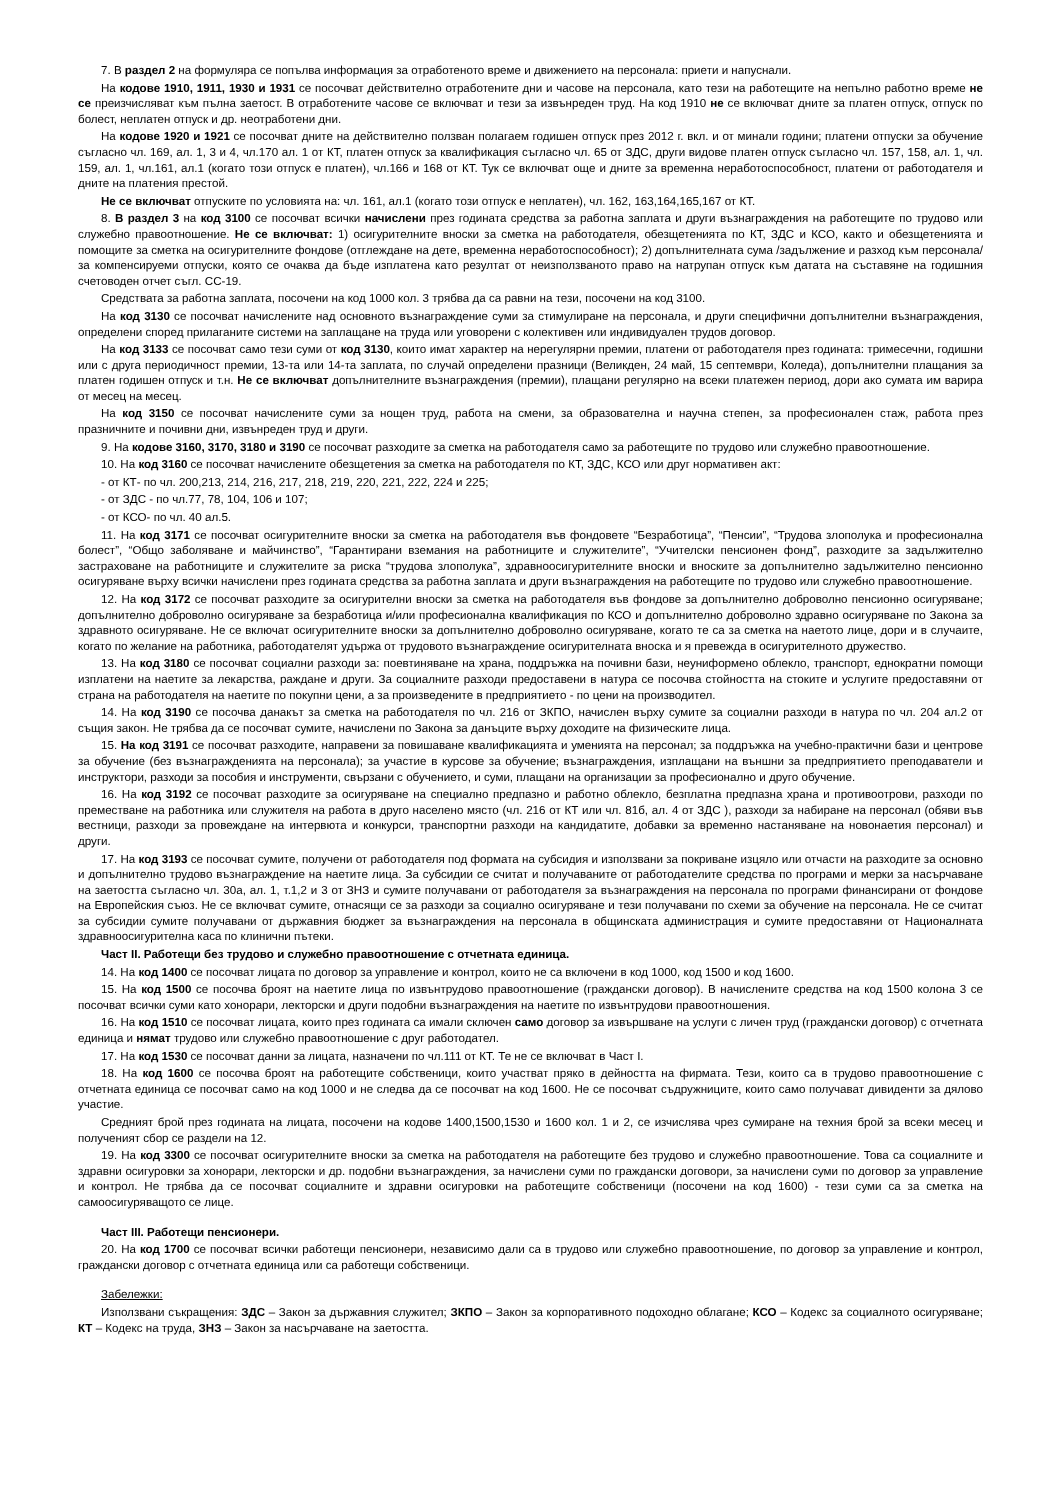7. В раздел 2 на формуляра се попълва информация за отработеното време и движението на персонала: приети и напуснали.
На кодове 1910, 1911, 1930 и 1931 се посочват действително отработените дни и часове на персонала, като тези на работещите на непълно работно време не се преизчисляват към пълна заетост. В отработените часове се включват и тези за извънреден труд. На код 1910 не се включват дните за платен отпуск, отпуск по болест, неплатен отпуск и др. неотработени дни.
На кодове 1920 и 1921 се посочват дните на действително ползван полагаем годишен отпуск през 2012 г. вкл. и от минали години; платени отпуски за обучение съгласно чл. 169, ал. 1, 3 и 4, чл.170 ал. 1 от КТ, платен отпуск за квалификация съгласно чл. 65 от ЗДС, други видове платен отпуск съгласно чл. 157, 158, ал. 1, чл. 159, ал. 1, чл.161, ал.1 (когато този отпуск е платен), чл.166 и 168 от КТ. Тук се включват още и дните за временна неработоспособност, платени от работодателя и дните на платения престой.
Не се включват отпуските по условията на: чл. 161, ал.1 (когато този отпуск е неплатен), чл. 162, 163,164,165,167 от КТ.
8. В раздел 3 на код 3100 се посочват всички начислени през годината средства за работна заплата и други възнаграждения на работещите по трудово или служебно правоотношение. Не се включват: 1) осигурителните вноски за сметка на работодателя, обезщетенията по КТ, ЗДС и КСО, както и обезщетенията и помощите за сметка на осигурителните фондове (отглеждане на дете, временна неработоспособност); 2) допълнителната сума /задължение и разход към персонала/ за компенсируеми отпуски, която се очаква да бъде изплатена като резултат от неизползваното право на натрупан отпуск към датата на съставяне на годишния счетоводен отчет съгл. СС-19.
Средствата за работна заплата, посочени на код 1000 кол. 3 трябва да са равни на тези, посочени на код 3100.
На код 3130 се посочват начислените над основното възнаграждение суми за стимулиране на персонала, и други специфични допълнителни възнаграждения, определени според прилаганите системи на заплащане на труда или уговорени с колективен или индивидуален трудов договор.
На код 3133 се посочват само тези суми от код 3130, които имат характер на нерегулярни премии, платени от работодателя през годината: тримесечни, годишни или с друга периодичност премии, 13-та или 14-та заплата, по случай определени празници (Великден, 24 май, 15 септември, Коледа), допълнителни плащания за платен годишен отпуск и т.н. Не се включват допълнителните възнаграждения (премии), плащани регулярно на всеки платежен период, дори ако сумата им варира от месец на месец.
На код 3150 се посочват начислените суми за нощен труд, работа на смени, за образователна и научна степен, за професионален стаж, работа през празничните и почивни дни, извънреден труд и други.
9. На кодове 3160, 3170, 3180 и 3190 се посочват разходите за сметка на работодателя само за работещите по трудово или служебно правоотношение.
10. На код 3160 се посочват начислените обезщетения за сметка на работодателя по КТ, ЗДС, КСО или друг нормативен акт:
- от КТ- по чл. 200,213, 214, 216, 217, 218, 219, 220, 221, 222, 224 и 225;
- от ЗДС - по чл.77, 78, 104, 106 и 107;
- от КСО- по чл. 40 ал.5.
11. На код 3171 се посочват осигурителните вноски за сметка на работодателя във фондовете “Безработица”, “Пенсии”, “Трудова злополука и професионална болест”, “Общо заболяване и майчинство”, “Гарантирани вземания на работниците и служителите”, “Учителски пенсионен фонд”, разходите за задължително застраховане на работниците и служителите за риска “трудова злополука”, здравноосигурителните вноски и вноските за допълнително задължително пенсионно осигуряване върху всички начислени през годината средства за работна заплата и други възнаграждения на работещите по трудово или служебно правоотношение.
12. На код 3172 се посочват разходите за осигурителни вноски за сметка на работодателя във фондове за допълнително доброволно пенсионно осигуряване; допълнително доброволно осигуряване за безработица и/или професионална квалификация по КСО и допълнително доброволно здравно осигуряване по Закона за здравното осигуряване. Не се включат осигурителните вноски за допълнително доброволно осигуряване, когато те са за сметка на наетото лице, дори и в случаите, когато по желание на работника, работодателят удържа от трудовото възнаграждение осигурителната вноска и я превежда в осигурителното дружество.
13. На код 3180 се посочват социални разходи за: поевтиняване на храна, поддръжка на почивни бази, неуниформено облекло, транспорт, еднократни помощи изплатени на наетите за лекарства, раждане и други. За социалните разходи предоставени в натура се посочва стойността на стоките и услугите предоставяни от страна на работодателя на наетите по покупни цени, а за произведените в предприятието - по цени на производител.
14. На код 3190 се посочва данакът за сметка на работодателя по чл. 216 от ЗКПО, начислен върху сумите за социални разходи в натура по чл. 204 ал.2 от същия закон. Не трябва да се посочват сумите, начислени по Закона за данъците върху доходите на физическите лица.
15. На код 3191 се посочват разходите, направени за повишаване квалификацията и уменията на персонал; за поддръжка на учебно-практични бази и центрове за обучение (без възнагражденията на персонала); за участие в курсове за обучение; възнаграждения, изплащани на външни за предприятието преподаватели и инструктори, разходи за пособия и инструменти, свързани с обучението, и суми, плащани на организации за професионално и друго обучение.
16. На код 3192 се посочват разходите за осигуряване на специално предпазно и работно облекло, безплатна предпазна храна и противоотрови, разходи по преместване на работника или служителя на работа в друго населено място (чл. 216 от КТ или чл. 81б, ал. 4 от ЗДС ), разходи за набиране на персонал (обяви във вестници, разходи за провеждане на интервюта и конкурси, транспортни разходи на кандидатите, добавки за временно настаняване на новонаетия персонал) и други.
17. На код 3193 се посочват сумите, получени от работодателя под формата на субсидия и използвани за покриване изцяло или отчасти на разходите за основно и допълнително трудово възнаграждение на наетите лица. За субсидии се считат и получаваните от работодателите средства по програми и мерки за насърчаване на заетостта съгласно чл. 30а, ал. 1, т.1,2 и 3 от ЗНЗ и сумите получавани от работодателя за възнаграждения на персонала по програми финансирани от фондове на Европейския съюз. Не се включват сумите, отнасящи се за разходи за социално осигуряване и тези получавани по схеми за обучение на персонала. Не се считат за субсидии сумите получавани от държавния бюджет за възнаграждения на персонала в общинската администрация и сумите предоставяни от Националната здравноосигурителна каса по клинични пътеки.
Част II. Работещи без трудово и служебно правоотношение с отчетната единица.
14. На код 1400 се посочват лицата по договор за управление и контрол, които не са включени в код 1000, код 1500 и код 1600.
15. На код 1500 се посочва броят на наетите лица по извънтрудово правоотношение (граждански договор). В начислените средства на код 1500 колона 3 се посочват всички суми като хонорари, лекторски и други подобни възнаграждения на наетите по извънтрудови правоотношения.
16. На код 1510 се посочват лицата, които през годината са имали сключен само договор за извършване на услуги с личен труд (граждански договор) с отчетната единица и нямат трудово или служебно правоотношение с друг работодател.
17. На код 1530 се посочват данни за лицата, назначени по чл.111 от КТ. Те не се включват в Част I.
18. На код 1600 се посочва броят на работещите собственици, които участват пряко в дейността на фирмата. Тези, които са в трудово правоотношение с отчетната единица се посочват само на код 1000 и не следва да се посочват на код 1600. Не се посочват съдружниците, които само получават дивиденти за дялово участие.
Средният брой през годината на лицата, посочени на кодове 1400,1500,1530 и 1600 кол. 1 и 2, се изчислява чрез сумиране на техния брой за всеки месец и полученият сбор се раздели на 12.
19. На код 3300 се посочват осигурителните вноски за сметка на работодателя на работещите без трудово и служебно правоотношение. Това са социалните и здравни осигуровки за хонорари, лекторски и др. подобни възнаграждения, за начислени суми по граждански договори, за начислени суми по договор за управление и контрол. Не трябва да се посочват социалните и здравни осигуровки на работещите собственици (посочени на код 1600) - тези суми са за сметка на самоосигуряващото се лице.
Част III. Работещи пенсионери.
20. На код 1700 се посочват всички работещи пенсионери, независимо дали са в трудово или служебно правоотношение, по договор за управление и контрол, граждански договор с отчетната единица или са работещи собственици.
Забележки:
Използвани съкращения: ЗДС – Закон за държавния служител; ЗКПО – Закон за корпоративното подоходно облагане; КСО – Кодекс за социалното осигуряване; КТ – Кодекс на труда, ЗНЗ – Закон за насърчаване на заетостта.